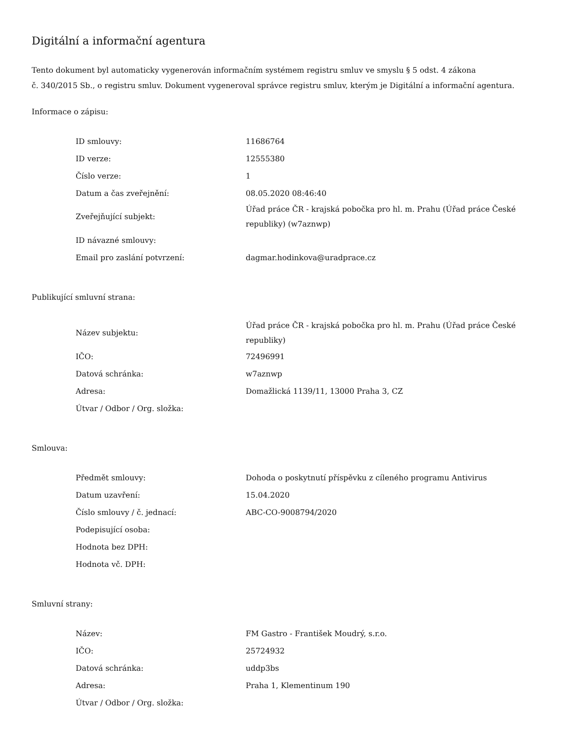Digitální a informační agentura
Tento dokument byl automaticky vygenerován informačním systémem registru smluv ve smyslu § 5 odst. 4 zákona
č. 340/2015 Sb., o registru smluv. Dokument vygeneroval správce registru smluv, kterým je Digitální a informační agentura.
Informace o zápisu:
| ID smlouvy: | 11686764 |
| ID verze: | 12555380 |
| Číslo verze: | 1 |
| Datum a čas zveřejnění: | 08.05.2020 08:46:40 |
| Zveřejňující subjekt: | Úřad práce ČR - krajská pobočka pro hl. m. Prahu (Úřad práce České republiky) (w7aznwp) |
| ID návazné smlouvy: | |
| Email pro zaslání potvrzení: | dagmar.hodinkova@uradprace.cz |
Publikující smluvní strana:
| Název subjektu: | Úřad práce ČR - krajská pobočka pro hl. m. Prahu (Úřad práce České republiky) |
| IČO: | 72496991 |
| Datová schránka: | w7aznwp |
| Adresa: | Domažlická 1139/11, 13000 Praha 3, CZ |
| Útvar / Odbor / Org. složka: | |
Smlouva:
| Předmět smlouvy: | Dohoda o poskytnutí příspěvku z cíleného programu Antivirus |
| Datum uzavření: | 15.04.2020 |
| Číslo smlouvy / č. jednací: | ABC-CO-9008794/2020 |
| Podepisující osoba: | |
| Hodnota bez DPH: | |
| Hodnota vč. DPH: | |
Smluvní strany:
| Název: | FM Gastro - František Moudrý, s.r.o. |
| IČO: | 25724932 |
| Datová schránka: | uddp3bs |
| Adresa: | Praha 1, Klementinum 190 |
| Útvar / Odbor / Org. složka: | |